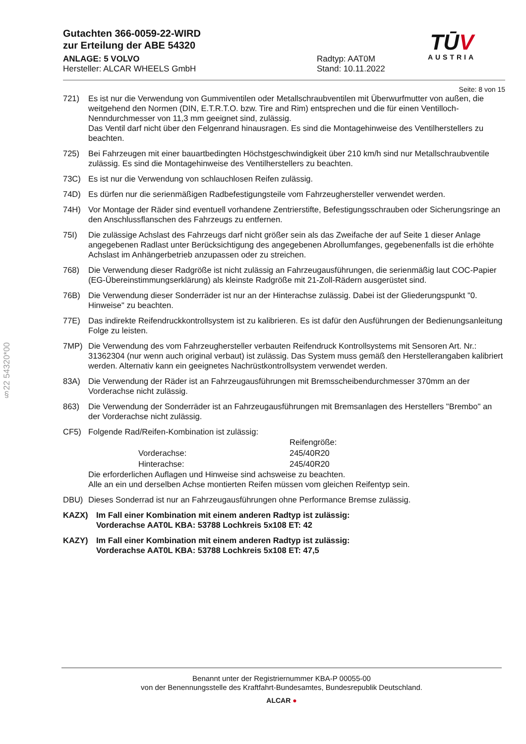§22 54320*00
Gutachten 366-0059-22-WIRD
zur Erteilung der ABE 54320
ANLAGE: 5 VOLVO
Hersteller: ALCAR WHEELS GmbH
Radtyp: AAT0M
Stand: 10.11.2022
TŪV
AUSTRIA
Seite: 8 von 15
721) Es ist nur die Verwendung von Gummiventilen oder Metallschraubventilen mit Überwurfmutter von außen, die weitgehend den Normen (DIN, E.T.R.T.O. bzw. Tire and Rim) entsprechen und die für einen Ventilloch-Nenndurchmesser von 11,3 mm geeignet sind, zulässig.
Das Ventil darf nicht über den Felgenrand hinausragen. Es sind die Montagehinweise des Ventilherstellers zu beachten.
725) Bei Fahrzeugen mit einer bauartbedingten Höchstgeschwindigkeit über 210 km/h sind nur Metallschraubventile zulässig. Es sind die Montagehinweise des Ventilherstellers zu beachten.
73C) Es ist nur die Verwendung von schlauchlosen Reifen zulässig.
74D) Es dürfen nur die serienmäßigen Radbefestigungsteile vom Fahrzeughersteller verwendet werden.
74H) Vor Montage der Räder sind eventuell vorhandene Zentrierstifte, Befestigungsschrauben oder Sicherungsringe an den Anschlussflanschen des Fahrzeugs zu entfernen.
75I) Die zulässige Achslast des Fahrzeugs darf nicht größer sein als das Zweifache der auf Seite 1 dieser Anlage angegebenen Radlast unter Berücksichtigung des angegebenen Abrollumfanges, gegebenenfalls ist die erhöhte Achslast im Anhängerbetrieb anzupassen oder zu streichen.
768) Die Verwendung dieser Radgröße ist nicht zulässig an Fahrzeugausführungen, die serienmäßig laut COC-Papier (EG-Übereinstimmungserklärung) als kleinste Radgröße mit 21-Zoll-Rädern ausgerüstet sind.
76B) Die Verwendung dieser Sonderräder ist nur an der Hinterachse zulässig. Dabei ist der Gliederungspunkt "0. Hinweise" zu beachten.
77E) Das indirekte Reifendruckkontrollsystem ist zu kalibrieren. Es ist dafür den Ausführungen der Bedienungsanleitung Folge zu leisten.
7MP) Die Verwendung des vom Fahrzeughersteller verbauten Reifendruck Kontrollsystems mit Sensoren Art. Nr.: 31362304 (nur wenn auch original verbaut) ist zulässig. Das System muss gemäß den Herstellerangaben kalibriert werden. Alternativ kann ein geeignetes Nachrüstkontrollsystem verwendet werden.
83A) Die Verwendung der Räder ist an Fahrzeugausführungen mit Bremsscheibendurchmesser 370mm an der Vorderachse nicht zulässig.
863) Die Verwendung der Sonderräder ist an Fahrzeugausführungen mit Bremsanlagen des Herstellers "Brembo" an der Vorderachse nicht zulässig.
CF5) Folgende Rad/Reifen-Kombination ist zulässig:
| | Reifengröße: |
| Vorderachse: | 245/40R20 |
| Hinterachse: | 245/40R20 |
Die erforderlichen Auflagen und Hinweise sind achsweise zu beachten.
Alle an ein und derselben Achse montierten Reifen müssen vom gleichen Reifentyp sein.
DBU) Dieses Sonderrad ist nur an Fahrzeugausführungen ohne Performance Bremse zulässig.
KAZX) Im Fall einer Kombination mit einem anderen Radtyp ist zulässig:
Vorderachse AAT0L KBA: 53788 Lochkreis 5x108 ET: 42
KAZY) Im Fall einer Kombination mit einem anderen Radtyp ist zulässig:
Vorderachse AAT0L KBA: 53788 Lochkreis 5x108 ET: 47,5
Benannt unter der Registriernummer KBA-P 00055-00
von der Benennungsstelle des Kraftfahrt-Bundesamtes, Bundesrepublik Deutschland.
ALCAR ●